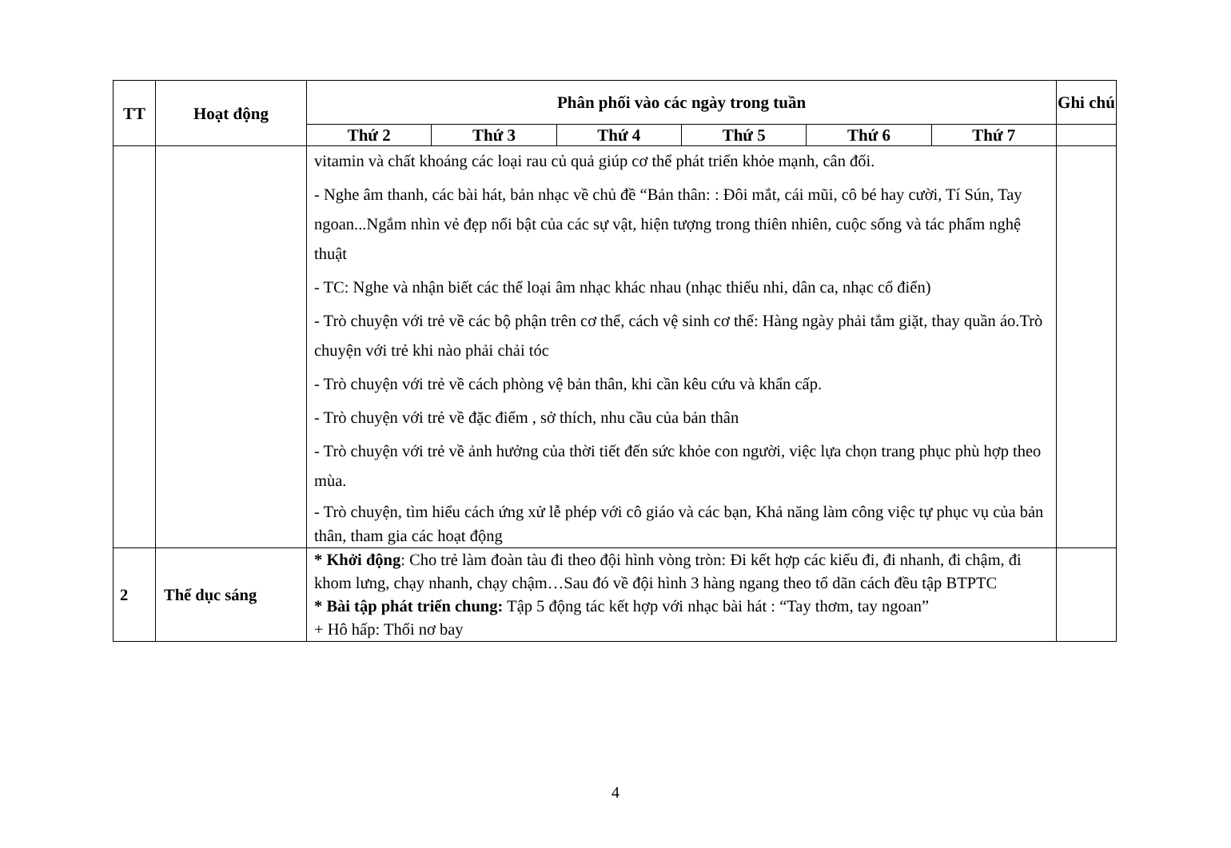| TT | Hoạt động | Phân phối vào các ngày trong tuần | | | | | | Ghi chú |
| --- | --- | --- | --- | --- | --- | --- | --- | --- |
| | | Thứ 2 | Thứ 3 | Thứ 4 | Thứ 5 | Thứ 6 | Thứ 7 | |
| | | vitamin và chất khoáng các loại rau củ quả giúp cơ thể phát triển khỏe mạnh, cân đối. - Nghe âm thanh, các bài hát, bản nhạc về chủ đề “Bản thân: : Đôi mắt, cái mũi, cô bé hay cười, Tí Sún, Tay ngoan...Ngắm nhìn vẻ đẹp nổi bật của các sự vật, hiện tượng trong thiên nhiên, cuộc sống và tác phẩm nghệ thuật - TC: Nghe và nhận biết các thể loại âm nhạc khác nhau (nhạc thiếu nhi, dân ca, nhạc cổ điển) - Trò chuyện với trẻ về các bộ phận trên cơ thể, cách vệ sinh cơ thể: Hàng ngày phải tắm giặt, thay quần áo.Trò chuyện với trẻ khi nào phải chải tóc - Trò chuyện với trẻ về cách phòng vệ bản thân, khi cần kêu cứu và khẩn cấp. - Trò chuyện với trẻ về đặc điểm , sở thích, nhu cầu của bản thân - Trò chuyện với trẻ về ảnh hưởng của thời tiết đến sức khỏe con người, việc lựa chọn trang phục phù hợp theo mùa. - Trò chuyện, tìm hiểu cách ứng xử lễ phép với cô giáo và các bạn, Khả năng làm công việc tự phục vụ của bản thân, tham gia các hoạt động | | | | | | |
| 2 | Thể dục sáng | * Khởi động : Cho trẻ làm đoàn tàu đi theo đội hình vòng tròn: Đi kết hợp các kiểu đi, đi nhanh, đi chậm, đi khom lưng, chạy nhanh, chạy chậm…Sau đó về đội hình 3 hàng ngang theo tổ dãn cách đều tập BTPTC * Bài tập phát triển chung: Tập 5 động tác kết hợp với nhạc bài hát : “Tay thơm, tay ngoan” + Hô hấp: Thổi nơ bay | | | | | | |
4